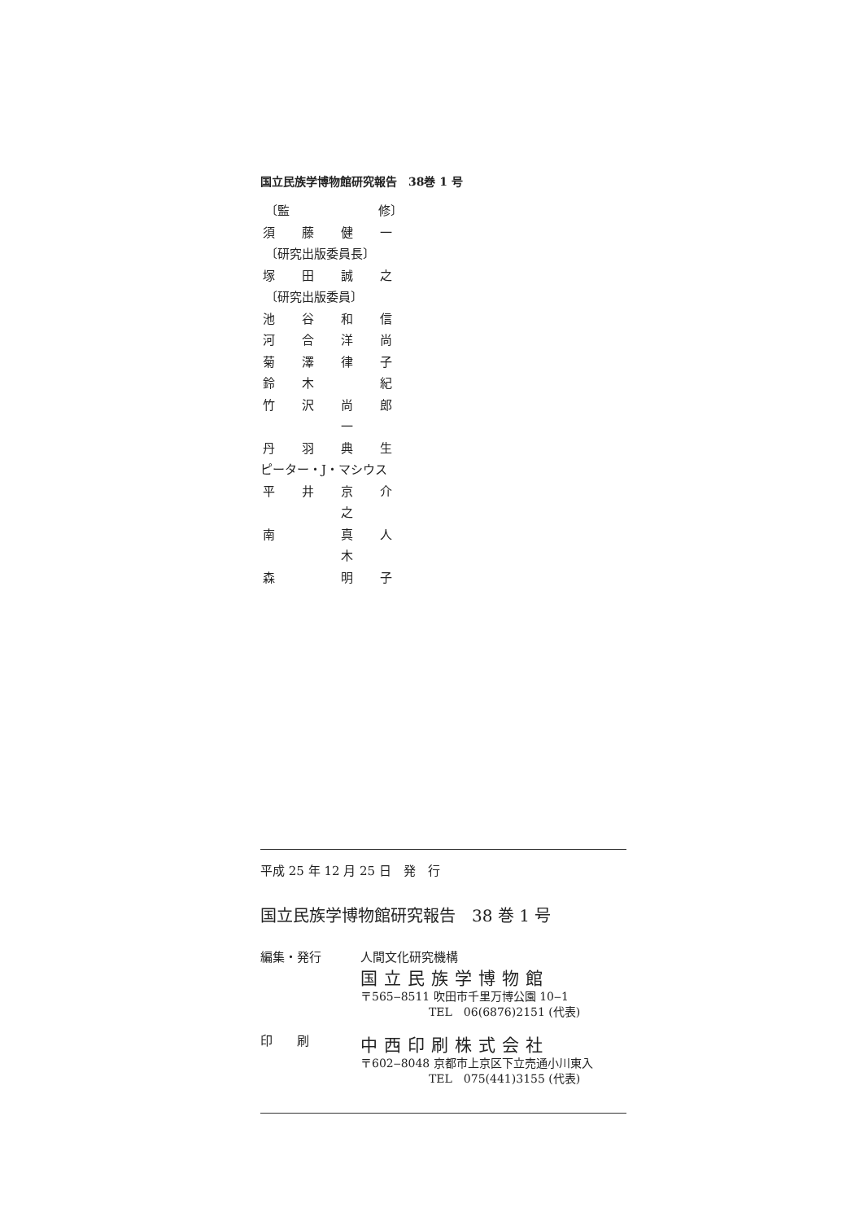国立民族学博物館研究報告　38巻 1 号
〔監 修〕
須藤健一
〔研究出版委員長〕
塚田誠之
〔研究出版委員〕
池谷和信
河合洋尚
菊澤律子
鈴木 紀
竹沢 尚 一 郎
丹羽典生
ピーター・J・マシウス
平井 京 之 介
南 真 木 人
森 明子
平成 25 年 12 月 25 日　発　行
国立民族学博物館研究報告　38 巻 1 号
編集・発行 人間文化研究機構
国立民族学博物館
〒565‒8511 吹田市千里万博公園 10‒1
　　　　　　TEL　06(6876)2151 (代表)
印　　刷
中西印刷株式会社
〒602‒8048 京都市上京区下立売通小川東入
　　　　　　TEL　075(441)3155 (代表)